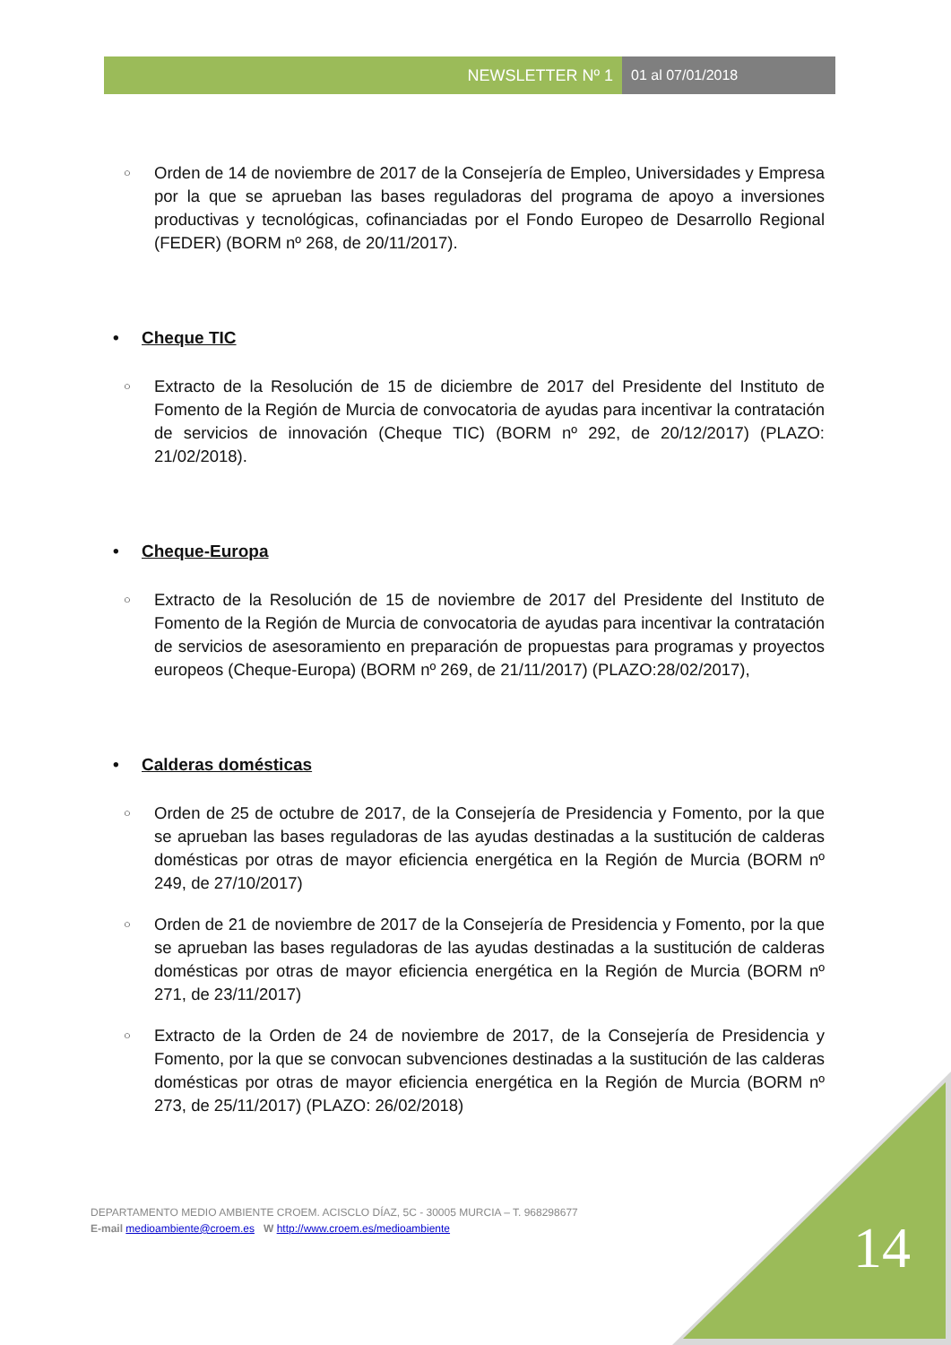NEWSLETTER Nº 1 01 al 07/01/2018
○
Orden de 14 de noviembre de 2017 de la Consejería de Empleo, Universidades y Empresa por la que se aprueban las bases reguladoras del programa de apoyo a inversiones productivas y tecnológicas, cofinanciadas por el Fondo Europeo de Desarrollo Regional (FEDER) (BORM nº 268, de 20/11/2017).
• Cheque TIC
○
Extracto de la Resolución de 15 de diciembre de 2017 del Presidente del Instituto de Fomento de la Región de Murcia de convocatoria de ayudas para incentivar la contratación de servicios de innovación (Cheque TIC) (BORM nº 292, de 20/12/2017) (PLAZO: 21/02/2018).
• Cheque-Europa
○
Extracto de la Resolución de 15 de noviembre de 2017 del Presidente del Instituto de Fomento de la Región de Murcia de convocatoria de ayudas para incentivar la contratación de servicios de asesoramiento en preparación de propuestas para programas y proyectos europeos (Cheque-Europa) (BORM nº 269, de 21/11/2017) (PLAZO:28/02/2017),
• Calderas domésticas
○
Orden de 25 de octubre de 2017, de la Consejería de Presidencia y Fomento, por la que se aprueban las bases reguladoras de las ayudas destinadas a la sustitución de calderas domésticas por otras de mayor eficiencia energética en la Región de Murcia (BORM nº 249, de 27/10/2017)
○
Orden de 21 de noviembre de 2017 de la Consejería de Presidencia y Fomento, por la que se aprueban las bases reguladoras de las ayudas destinadas a la sustitución de calderas domésticas por otras de mayor eficiencia energética en la Región de Murcia (BORM nº 271, de 23/11/2017)
○
Extracto de la Orden de 24 de noviembre de 2017, de la Consejería de Presidencia y Fomento, por la que se convocan subvenciones destinadas a la sustitución de las calderas domésticas por otras de mayor eficiencia energética en la Región de Murcia (BORM nº 273, de 25/11/2017) (PLAZO: 26/02/2018)
DEPARTAMENTO MEDIO AMBIENTE CROEM. ACISCLO DÍAZ, 5C - 30005 MURCIA – T. 968298677
E-mail medioambiente@croem.es W http://www.croem.es/medioambiente
14